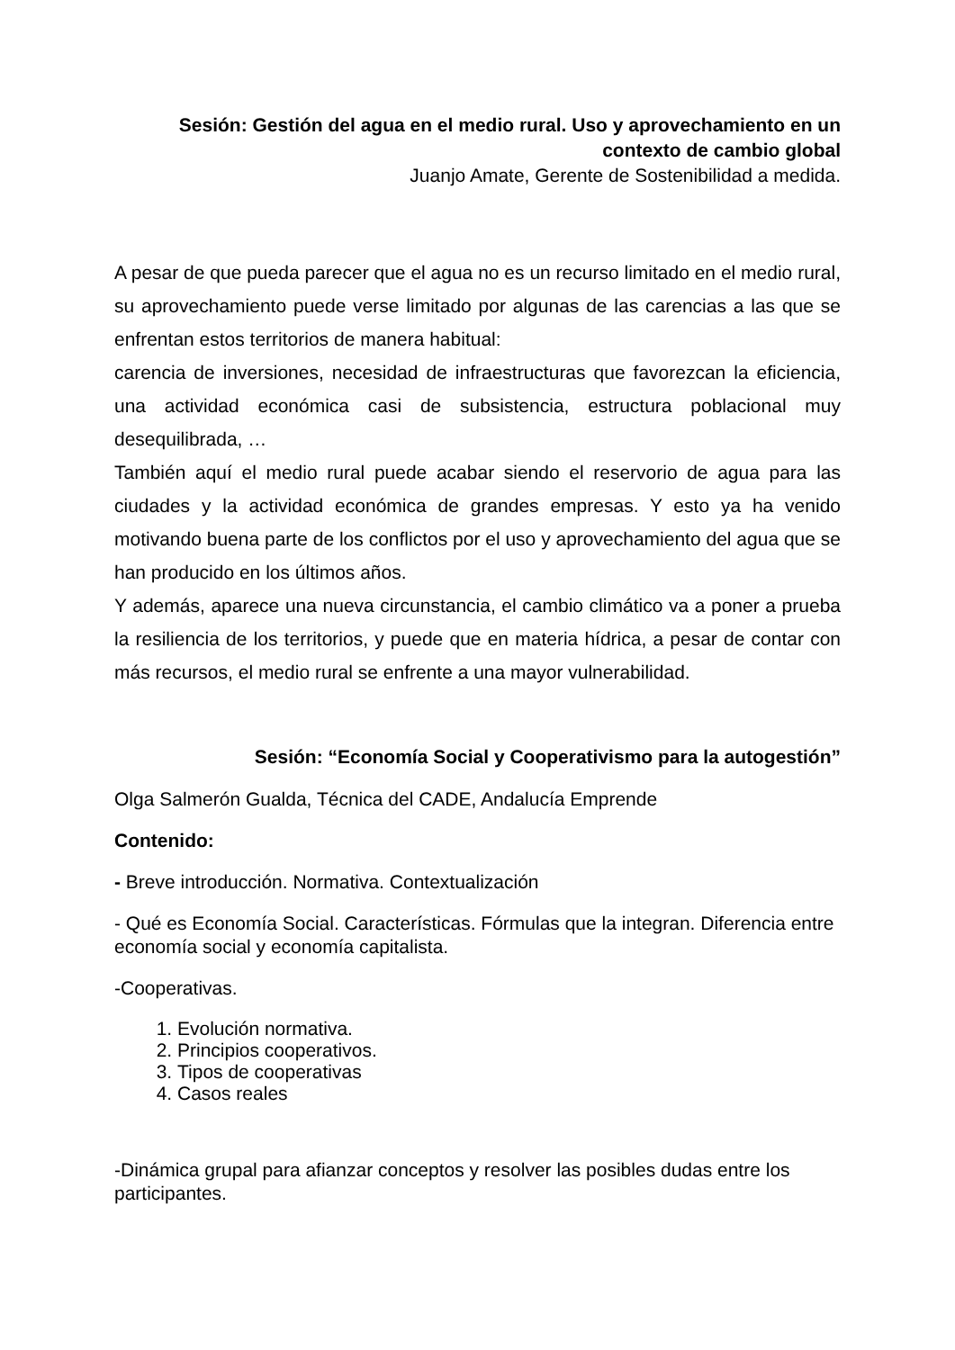Sesión: Gestión del agua en el medio rural. Uso y aprovechamiento en un contexto de cambio global
Juanjo Amate, Gerente de Sostenibilidad a medida.
A pesar de que pueda parecer que el agua no es un recurso limitado en el medio rural, su aprovechamiento puede verse limitado por algunas de las carencias a las que se enfrentan estos territorios de manera habitual:
carencia de inversiones, necesidad de infraestructuras que favorezcan la eficiencia, una actividad económica casi de subsistencia, estructura poblacional muy desequilibrada, …
También aquí el medio rural puede acabar siendo el reservorio de agua para las ciudades y la actividad económica de grandes empresas. Y esto ya ha venido motivando buena parte de los conflictos por el uso y aprovechamiento del agua que se han producido en los últimos años.
Y además, aparece una nueva circunstancia, el cambio climático va a poner a prueba la resiliencia de los territorios, y puede que en materia hídrica, a pesar de contar con más recursos, el medio rural se enfrente a una mayor vulnerabilidad.
Sesión: “Economía Social y Cooperativismo para la autogestión”
Olga Salmerón Gualda, Técnica del CADE, Andalucía Emprende
Contenido:
- Breve introducción. Normativa. Contextualización
- Qué es Economía Social. Características. Fórmulas que la integran. Diferencia entre economía social y economía capitalista.
-Cooperativas.
1. Evolución normativa.
2. Principios cooperativos.
3. Tipos de cooperativas
4. Casos reales
-Dinámica grupal para afianzar conceptos y resolver las posibles dudas entre los participantes.